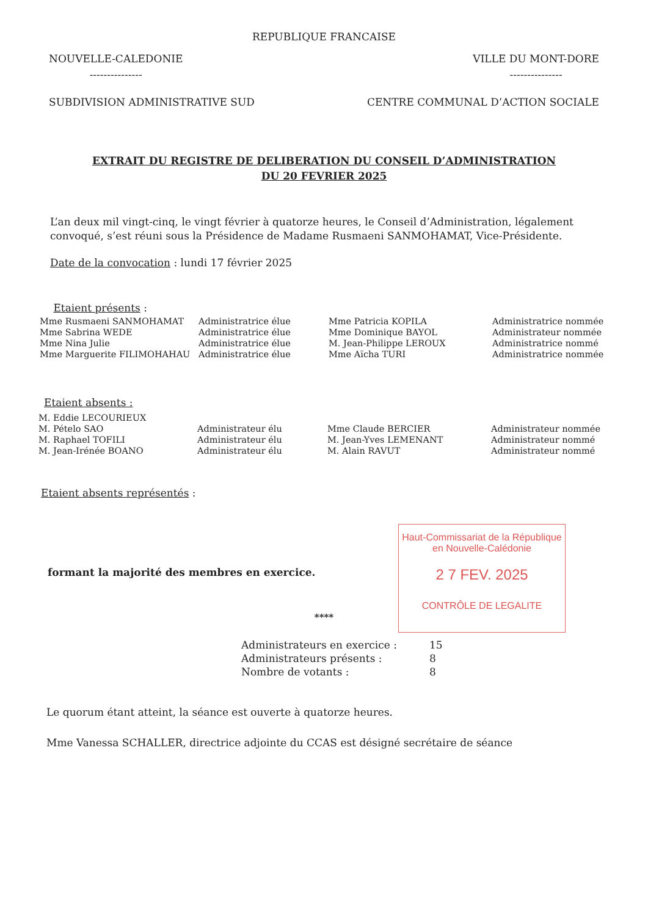REPUBLIQUE FRANCAISE
NOUVELLE-CALEDONIE
---------------
VILLE DU MONT-DORE
---------------
SUBDIVISION ADMINISTRATIVE SUD CENTRE COMMUNAL D’ACTION SOCIALE
EXTRAIT DU REGISTRE DE DELIBERATION DU CONSEIL D’ADMINISTRATION
DU 20 FEVRIER 2025
L’an deux mil vingt-cinq, le vingt février à quatorze heures, le Conseil d’Administration, légalement convoqué, s’est réuni sous la Présidence de Madame Rusmaeni SANMOHAMAT, Vice-Présidente.
Date de la convocation : lundi 17 février 2025
Etaient présents :
| Mme Rusmaeni SANMOHAMAT | Administratrice élue | Mme Patricia KOPILA | Administratrice nommée |
| Mme Sabrina WEDE | Administratrice élue | Mme Dominique BAYOL | Administrateur nommée |
| Mme Nina Julie | Administratrice élue | M. Jean-Philippe LEROUX | Administratrice nommé |
| Mme Marguerite FILIMOHAHAU | Administratrice élue | Mme Aïcha TURI | Administratrice nommée |
Etaient absents :
| M. Eddie LECOURIEUX | | | |
| M. Pételo SAO | Administrateur élu | Mme Claude BERCIER | Administrateur nommée |
| M. Raphael TOFILI | Administrateur élu | M. Jean-Yves LEMENANT | Administrateur nommé |
| M. Jean-Irénée BOANO | Administrateur élu | M. Alain RAVUT | Administrateur nommé |
Etaient absents représentés :
formant la majorité des membres en exercice.
Haut-Commissariat de la République
en Nouvelle-Calédonie
2 7 FEV. 2025
CONTRÔLE DE LEGALITE
****
| Administrateurs en exercice : | 15 |
| Administrateurs présents : | 8 |
| Nombre de votants : | 8 |
Le quorum étant atteint, la séance est ouverte à quatorze heures.
Mme Vanessa SCHALLER, directrice adjointe du CCAS est désigné secrétaire de séance